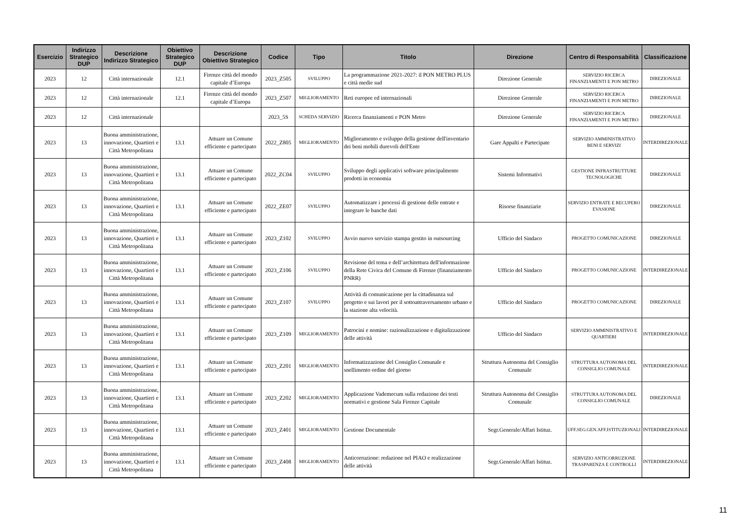| Esercizio | Indirizzo Strategico DUP | Descrizione Indirizzo Strategico | Obiettivo Strategico DUP | Descrizione Obiettivo Strategico | Codice | Tipo | Titolo | Direzione | Centro di Responsabilità | Classificazione |
| --- | --- | --- | --- | --- | --- | --- | --- | --- | --- | --- |
| 2023 | 12 | Città internazionale | 12.1 | Firenze città del mondo capitale d’Europa | 2023_Z505 | SVILUPPO | La programmazione 2021-2027: il PON METRO PLUS e città medie sud | Direzione Generale | SERVIZIO RICERCA FINANZIAMENTI E PON METRO | DIREZIONALE |
| 2023 | 12 | Città internazionale | 12.1 | Firenze città del mondo capitale d’Europa | 2023_Z507 | MIGLIORAMENTO | Reti europee ed internazionali | Direzione Generale | SERVIZIO RICERCA FINANZIAMENTI E PON METRO | DIREZIONALE |
| 2023 | 12 | Città internazionale | | | 2023_5S | SCHEDA SERVIZIO | Ricerca finanziamenti e PON Metro | Direzione Generale | SERVIZIO RICERCA FINANZIAMENTI E PON METRO | DIREZIONALE |
| 2023 | 13 | Buona amministrazione, innovazione, Quartieri e Città Metropolitana | 13.1 | Attuare un Comune efficiente e partecipato | 2022_Z805 | MIGLIORAMENTO | Miglioramento e sviluppo della gestione dell'inventario dei beni mobili durevoli dell'Ente | Gare Appalti e Partecipate | SERVIZIO AMMINISTRATIVO BENI E SERVIZI | INTERDIREZIONALE |
| 2023 | 13 | Buona amministrazione, innovazione, Quartieri e Città Metropolitana | 13.1 | Attuare un Comune efficiente e partecipato | 2022_ZC04 | SVILUPPO | Sviluppo degli applicativi software principalmente prodotti in economia | Sistemi Informativi | GESTIONE INFRASTRUTTURE TECNOLOGICHE | DIREZIONALE |
| 2023 | 13 | Buona amministrazione, innovazione, Quartieri e Città Metropolitana | 13.1 | Attuare un Comune efficiente e partecipato | 2022_ZE07 | SVILUPPO | Automatizzare i processi di gestione delle entrate e integrare le banche dati | Risorse finanziarie | SERVIZIO ENTRATE E RECUPERO EVASIONE | DIREZIONALE |
| 2023 | 13 | Buona amministrazione, innovazione, Quartieri e Città Metropolitana | 13.1 | Attuare un Comune efficiente e partecipato | 2023_Z102 | SVILUPPO | Avvio nuovo servizio stampa gestito in outsourcing | Ufficio del Sindaco | PROGETTO COMUNICAZIONE | DIREZIONALE |
| 2023 | 13 | Buona amministrazione, innovazione, Quartieri e Città Metropolitana | 13.1 | Attuare un Comune efficiente e partecipato | 2023_Z106 | SVILUPPO | Revisione del tema e dell’architettura dell'informazione della Rete Civica del Comune di Firenze (finanziamento PNRR) | Ufficio del Sindaco | PROGETTO COMUNICAZIONE | INTERDIREZIONALE |
| 2023 | 13 | Buona amministrazione, innovazione, Quartieri e Città Metropolitana | 13.1 | Attuare un Comune efficiente e partecipato | 2023_Z107 | SVILUPPO | Attività di comunicazione per la cittadinanza sul progetto e sui lavori per il sottoattraversamento urbano e la stazione alta velocità. | Ufficio del Sindaco | PROGETTO COMUNICAZIONE | DIREZIONALE |
| 2023 | 13 | Buona amministrazione, innovazione, Quartieri e Città Metropolitana | 13.1 | Attuare un Comune efficiente e partecipato | 2023_Z109 | MIGLIORAMENTO | Patrocini e nomine: razionalizzazione e digitalizzazione delle attività | Ufficio del Sindaco | SERVIZIO AMMINISTRATIVO E QUARTIERI | INTERDIREZIONALE |
| 2023 | 13 | Buona amministrazione, innovazione, Quartieri e Città Metropolitana | 13.1 | Attuare un Comune efficiente e partecipato | 2023_Z201 | MIGLIORAMENTO | Informatizzazione del Consiglio Comunale e snellimento ordine del giorno | Struttura Autonoma del Consiglio Comunale | STRUTTURA AUTONOMA DEL CONSIGLIO COMUNALE | INTERDIREZIONALE |
| 2023 | 13 | Buona amministrazione, innovazione, Quartieri e Città Metropolitana | 13.1 | Attuare un Comune efficiente e partecipato | 2023_Z202 | MIGLIORAMENTO | Applicazione Vademecum sulla redazione dei testi normativi e gestione Sala Firenze Capitale | Struttura Autonoma del Consiglio Comunale | STRUTTURA AUTONOMA DEL CONSIGLIO COMUNALE | DIREZIONALE |
| 2023 | 13 | Buona amministrazione, innovazione, Quartieri e Città Metropolitana | 13.1 | Attuare un Comune efficiente e partecipato | 2023_Z401 | MIGLIORAMENTO | Gestione Documentale | Segr.Generale/Affari Istituz. | UFF.SEG.GEN.AFF.ISTITUZIONALI | INTERDIREZIONALE |
| 2023 | 13 | Buona amministrazione, innovazione, Quartieri e Città Metropolitana | 13.1 | Attuare un Comune efficiente e partecipato | 2023_Z408 | MIGLIORAMENTO | Anticorruzione: redazione nel PIAO e realizzazione delle attività | Segr.Generale/Affari Istituz. | SERVIZIO ANTICORRUZIONE TRASPARENZA E CONTROLLI | INTERDIREZIONALE |
11